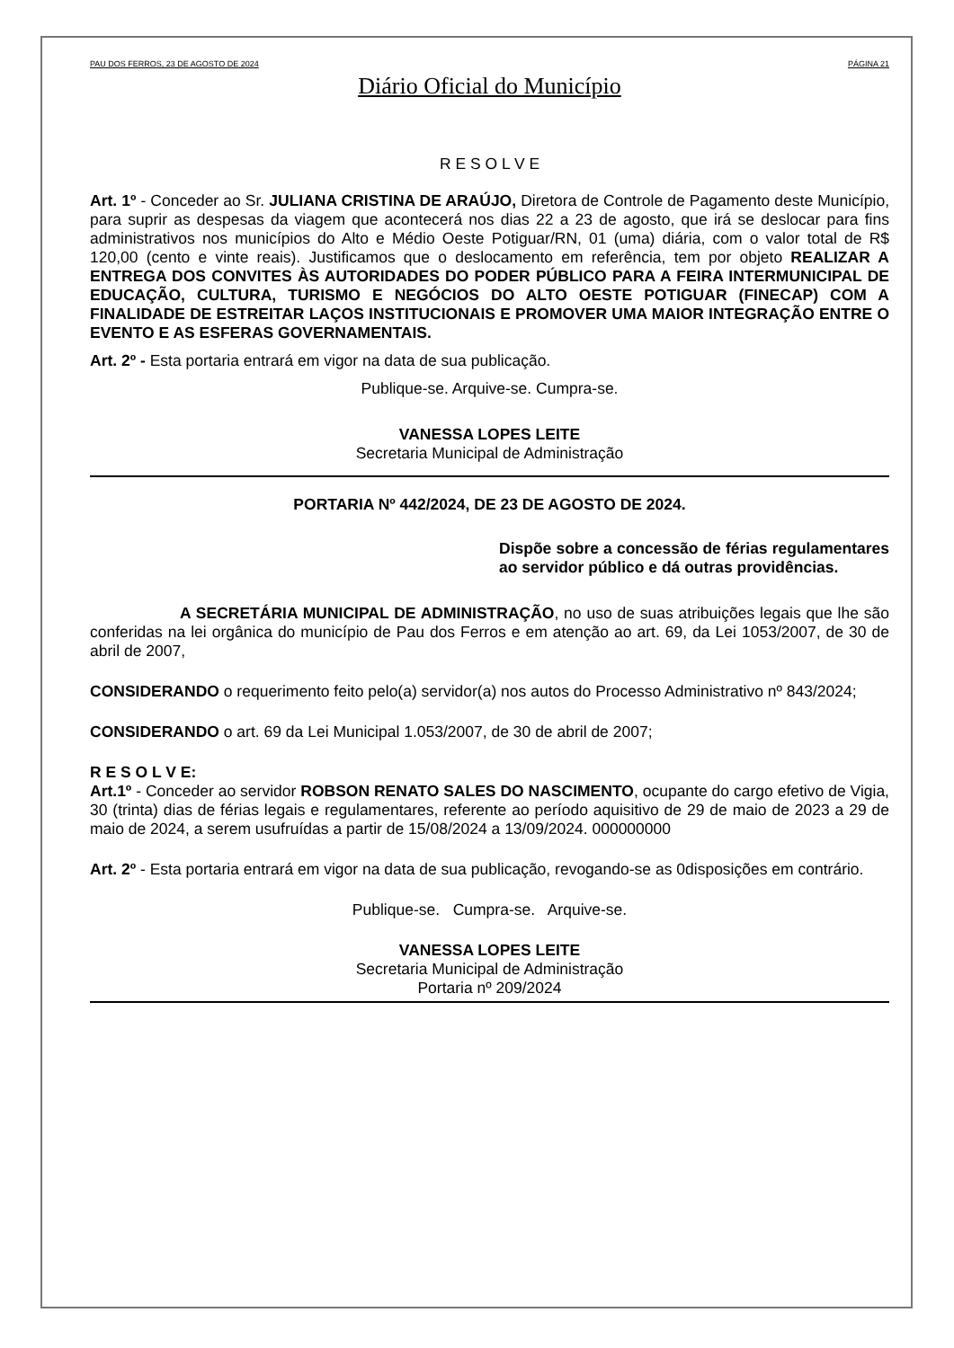PAU DOS FERROS, 23 DE AGOSTO DE 2024 PÁGINA 21
Diário Oficial do Município
R E S O L V E
Art. 1º - Conceder ao Sr. JULIANA CRISTINA DE ARAÚJO, Diretora de Controle de Pagamento deste Município, para suprir as despesas da viagem que acontecerá nos dias 22 a 23 de agosto, que irá se deslocar para fins administrativos nos municípios do Alto e Médio Oeste Potiguar/RN, 01 (uma) diária, com o valor total de R$ 120,00 (cento e vinte reais). Justificamos que o deslocamento em referência, tem por objeto REALIZAR A ENTREGA DOS CONVITES ÀS AUTORIDADES DO PODER PÚBLICO PARA A FEIRA INTERMUNICIPAL DE EDUCAÇÃO, CULTURA, TURISMO E NEGÓCIOS DO ALTO OESTE POTIGUAR (FINECAP) COM A FINALIDADE DE ESTREITAR LAÇOS INSTITUCIONAIS E PROMOVER UMA MAIOR INTEGRAÇÃO ENTRE O EVENTO E AS ESFERAS GOVERNAMENTAIS.
Art. 2º - Esta portaria entrará em vigor na data de sua publicação.
Publique-se. Arquive-se. Cumpra-se.
VANESSA LOPES LEITE
Secretaria Municipal de Administração
PORTARIA Nº 442/2024, DE 23 DE AGOSTO DE 2024.
Dispõe sobre a concessão de férias regulamentares ao servidor público e dá outras providências.
A SECRETÁRIA MUNICIPAL DE ADMINISTRAÇÃO, no uso de suas atribuições legais que lhe são conferidas na lei orgânica do município de Pau dos Ferros e em atenção ao art. 69, da Lei 1053/2007, de 30 de abril de 2007,
CONSIDERANDO o requerimento feito pelo(a) servidor(a) nos autos do Processo Administrativo nº 843/2024;
CONSIDERANDO o art. 69 da Lei Municipal 1.053/2007, de 30 de abril de 2007;
R E S O L V E:
Art.1º - Conceder ao servidor ROBSON RENATO SALES DO NASCIMENTO, ocupante do cargo efetivo de Vigia, 30 (trinta) dias de férias legais e regulamentares, referente ao período aquisitivo de 29 de maio de 2023 a 29 de maio de 2024, a serem usufruídas a partir de 15/08/2024 a 13/09/2024. 000000000
Art. 2º - Esta portaria entrará em vigor na data de sua publicação, revogando-se as 0disposições em contrário.
Publique-se. Cumpra-se. Arquive-se.
VANESSA LOPES LEITE
Secretaria Municipal de Administração
Portaria nº 209/2024